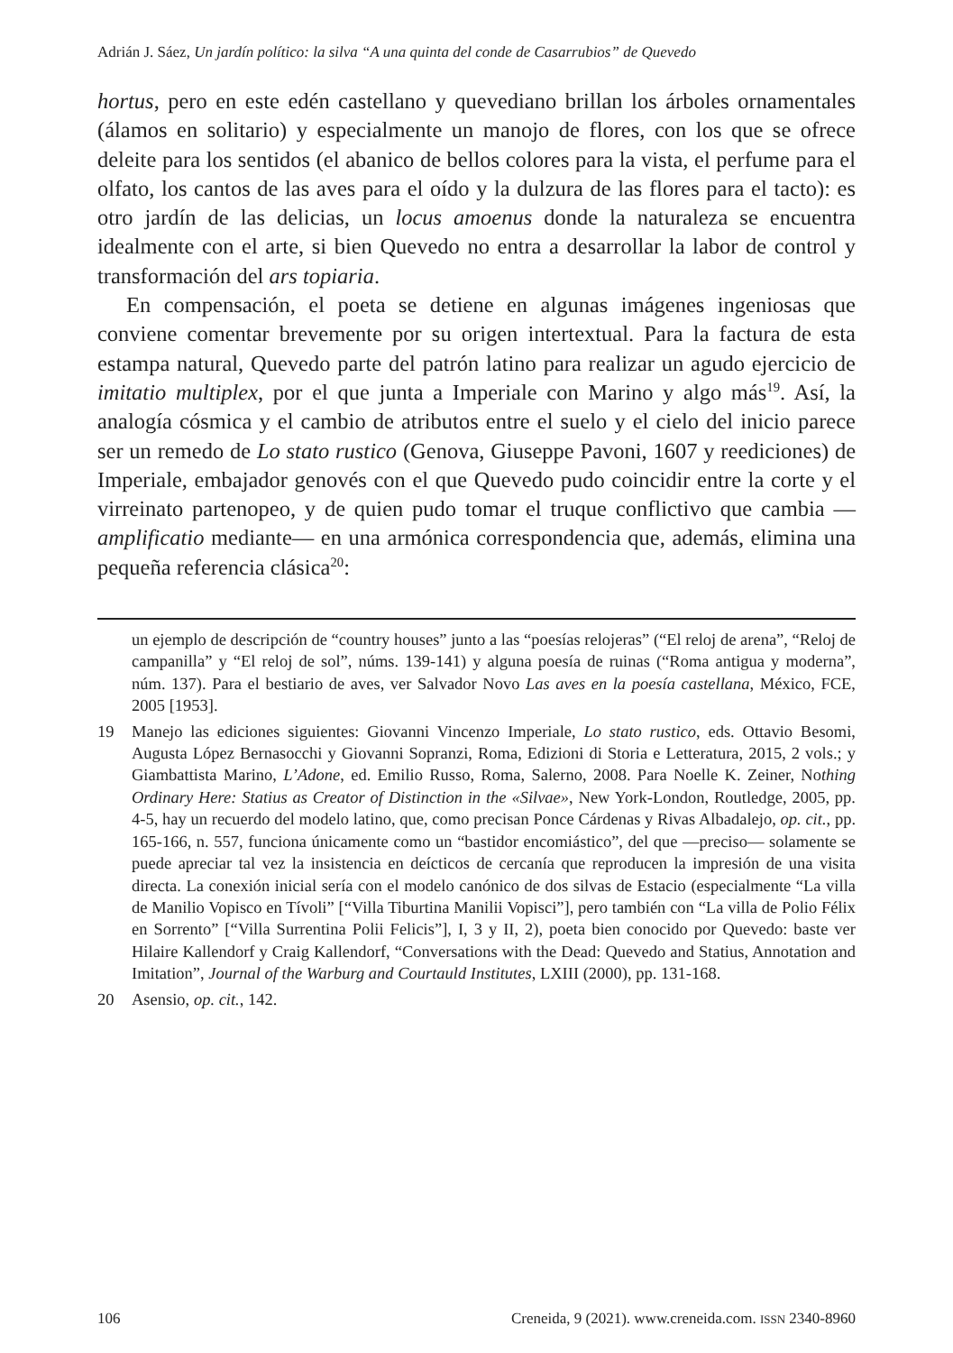Adrián J. Sáez, Un jardín político: la silva “A una quinta del conde de Casarrubios” de Quevedo
hortus, pero en este edén castellano y quevediano brillan los árboles ornamentales (álamos en solitario) y especialmente un manojo de flores, con los que se ofrece deleite para los sentidos (el abanico de bellos colores para la vista, el perfume para el olfato, los cantos de las aves para el oído y la dulzura de las flores para el tacto): es otro jardín de las delicias, un locus amoenus donde la naturaleza se encuentra idealmente con el arte, si bien Quevedo no entra a desarrollar la labor de control y transformación del ars topiaria.
En compensación, el poeta se detiene en algunas imágenes ingeniosas que conviene comentar brevemente por su origen intertextual. Para la factura de esta estampa natural, Quevedo parte del patrón latino para realizar un agudo ejercicio de imitatio multiplex, por el que junta a Imperiale con Marino y algo más<sup>19</sup>. Así, la analogía cósmica y el cambio de atributos entre el suelo y el cielo del inicio parece ser un remedo de Lo stato rustico (Genova, Giuseppe Pavoni, 1607 y reediciones) de Imperiale, embajador genovés con el que Quevedo pudo coincidir entre la corte y el virreinato partenopeo, y de quien pudo tomar el truque conflictivo que cambia —amplificatio mediante— en una armónica correspondencia que, además, elimina una pequeña referencia clásica<sup>20</sup>:
un ejemplo de descripción de “country houses” junto a las “poesías relojeras” (“El reloj de arena”, “Reloj de campanilla” y “El reloj de sol”, núms. 139-141) y alguna poesía de ruinas (“Roma antigua y moderna”, núm. 137). Para el bestiario de aves, ver Salvador Novo Las aves en la poesía castellana, México, FCE, 2005 [1953].
19 Manejo las ediciones siguientes: Giovanni Vincenzo Imperiale, Lo stato rustico, eds. Ottavio Besomi, Augusta López Bernasocchi y Giovanni Sopranzi, Roma, Edizioni di Storia e Letteratura, 2015, 2 vols.; y Giambattista Marino, L’Adone, ed. Emilio Russo, Roma, Salerno, 2008. Para Noelle K. Zeiner, Nothing Ordinary Here: Statius as Creator of Distinction in the «Silvae», New York-London, Routledge, 2005, pp. 4-5, hay un recuerdo del modelo latino, que, como precisan Ponce Cárdenas y Rivas Albadalejo, op. cit., pp. 165-166, n. 557, funciona únicamente como un “bastidor encomiástico”, del que —preciso— solamente se puede apreciar tal vez la insistencia en deícticos de cercanía que reproducen la impresión de una visita directa. La conexión inicial sería con el modelo canónico de dos silvas de Estacio (especialmente “La villa de Manilio Vopisco en Tívoli” [“Villa Tiburtina Manilii Vopisci”], pero también con “La villa de Polio Félix en Sorrento” [“Villa Surrentina Polii Felicis”], I, 3 y II, 2), poeta bien conocido por Quevedo: baste ver Hilaire Kallendorf y Craig Kallendorf, “Conversations with the Dead: Quevedo and Statius, Annotation and Imitation”, Journal of the Warburg and Courtauld Institutes, LXIII (2000), pp. 131-168.
20 Asensio, op. cit., 142.
106 Creneida, 9 (2021). www.creneida.com. ISSN 2340-8960